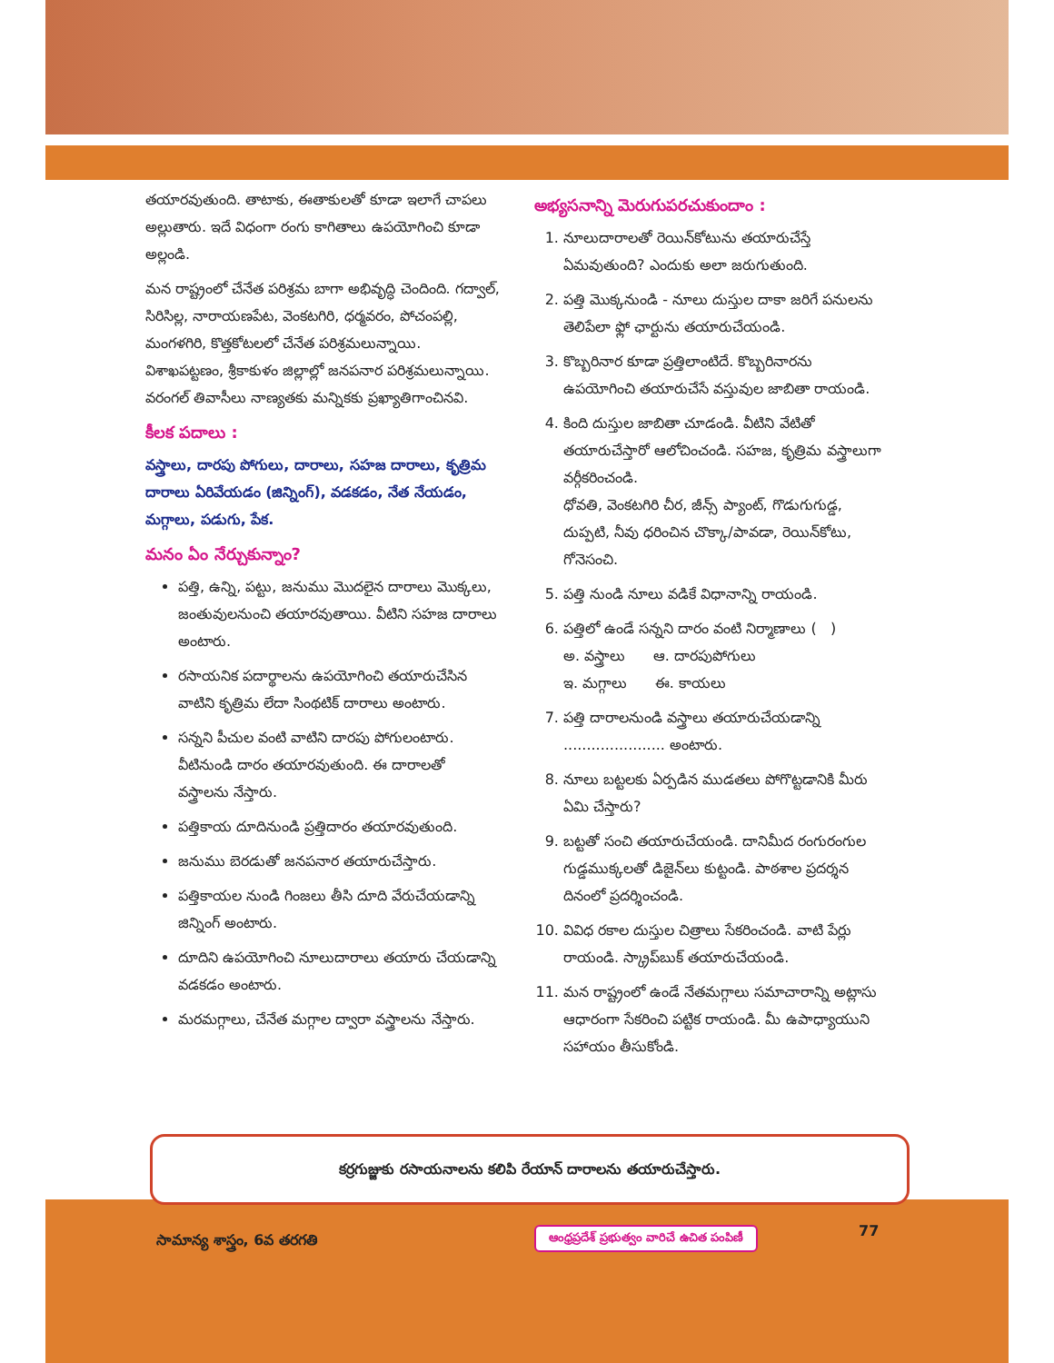తయారవుతుంది. తాటాకు, ఈతాకులతో కూడా ఇలాగే చాపలు అల్లుతారు. ఇదే విధంగా రంగు కాగితాలు ఉపయోగించి కూడా అల్లండి.
మన రాష్ట్రంలో చేనేత పరిశ్రమ బాగా అభివృద్ధి చెందింది. గద్వాల్, సిరిసిల్ల, నారాయణపేట, వెంకటగిరి, ధర్మవరం, పోచంపల్లి, మంగళగిరి, కొత్తకోటలలో చేనేత పరిశ్రమలున్నాయి. విశాఖపట్టణం, శ్రీకాకుళం జిల్లాల్లో జనపనార పరిశ్రమలున్నాయి. వరంగల్ తివాసీలు నాణ్యతకు మన్నికకు ప్రఖ్యాతిగాంచినవి.
కీలక పదాలు :
వస్త్రాలు, దారపు పోగులు, దారాలు, సహజ దారాలు, కృత్రిమ దారాలు ఏరివేయడం (జిన్నింగ్), వడకడం, నేత నేయడం, మగ్గాలు, పడుగు, పేక.
మనం ఏం నేర్చుకున్నాం?
పత్తి, ఉన్ని, పట్టు, జనుము మొదలైన దారాలు మొక్కలు, జంతువులనుంచి తయారవుతాయి. వీటిని సహజ దారాలు అంటారు.
రసాయనిక పదార్థాలను ఉపయోగించి తయారుచేసిన వాటిని కృత్రిమ లేదా సింథటిక్ దారాలు అంటారు.
సన్నని పీచుల వంటి వాటిని దారపు పోగులంటారు. వీటినుండి దారం తయారవుతుంది. ఈ దారాలతో వస్త్రాలను నేస్తారు.
పత్తికాయ దూదినుండి ప్రత్తిదారం తయారవుతుంది.
జనుము బెరడుతో జనపనార తయారుచేస్తారు.
పత్తికాయల నుండి గింజలు తీసి దూది వేరుచేయడాన్ని జిన్నింగ్ అంటారు.
దూదిని ఉపయోగించి నూలుదారాలు తయారు చేయడాన్ని వడకడం అంటారు.
మరమగ్గాలు, చేనేత మగ్గాల ద్వారా వస్త్రాలను నేస్తారు.
అభ్యసనాన్ని మెరుగుపరచుకుందాం :
1. నూలుదారాలతో రెయిన్‌కోటును తయారుచేస్తే ఏమవుతుంది? ఎందుకు అలా జరుగుతుంది.
2. పత్తి మొక్కనుండి - నూలు దుస్తుల దాకా జరిగే పనులను తెలిపేలా ఫ్లో ఛార్టును తయారుచేయండి.
3. కొబ్బరినార కూడా ప్రత్తిలాంటిదే. కొబ్బరినారను ఉపయోగించి తయారుచేసే వస్తువుల జాబితా రాయండి.
4. కింది దుస్తుల జాబితా చూడండి. వీటిని వేటితో తయారుచేస్తారో ఆలోచించండి. సహజ, కృత్రిమ వస్త్రాలుగా వర్గీకరించండి.
ధోవతి, వెంకటగిరి చీర, జీన్స్ ప్యాంట్, గొడుగుగుడ్డ, దుప్పటి, నీవు ధరించిన చొక్కా/పావడా, రెయిన్‌కోటు, గోనెసంచి.
5. పత్తి నుండి నూలు వడికే విధానాన్ని రాయండి.
6. పత్తిలో ఉండే సన్నని దారం వంటి నిర్మాణాలు ( )
అ. వస్త్రాలు ఆ. దారపుపోగులు
ఇ. మగ్గాలు ఈ. కాయలు
7. పత్తి దారాలనుండి వస్త్రాలు తయారుచేయడాన్ని ...................... అంటారు.
8. నూలు బట్టలకు ఏర్పడిన ముడతలు పోగొట్టడానికి మీరు ఏమి చేస్తారు?
9. బట్టతో సంచి తయారుచేయండి. దానిమీద రంగురంగుల గుడ్డముక్కలతో డిజైన్‌లు కుట్టండి. పాఠశాల ప్రదర్శన దినంలో ప్రదర్శించండి.
10. వివిధ రకాల దుస్తుల చిత్రాలు సేకరించండి. వాటి పేర్లు రాయండి. స్క్రాప్‌బుక్ తయారుచేయండి.
11. మన రాష్ట్రంలో ఉండే నేతమగ్గాలు సమాచారాన్ని అట్లాసు ఆధారంగా సేకరించి పట్టిక రాయండి. మీ ఉపాధ్యాయుని సహాయం తీసుకోండి.
కర్రగుజ్జుకు రసాయనాలను కలిపి రేయాన్ దారాలను తయారుచేస్తారు.
సామాన్య శాస్త్రం, 6వ తరగతి
ఆంధ్రప్రదేశ్ ప్రభుత్వం వారిచే ఉచిత పంపిణీ
77